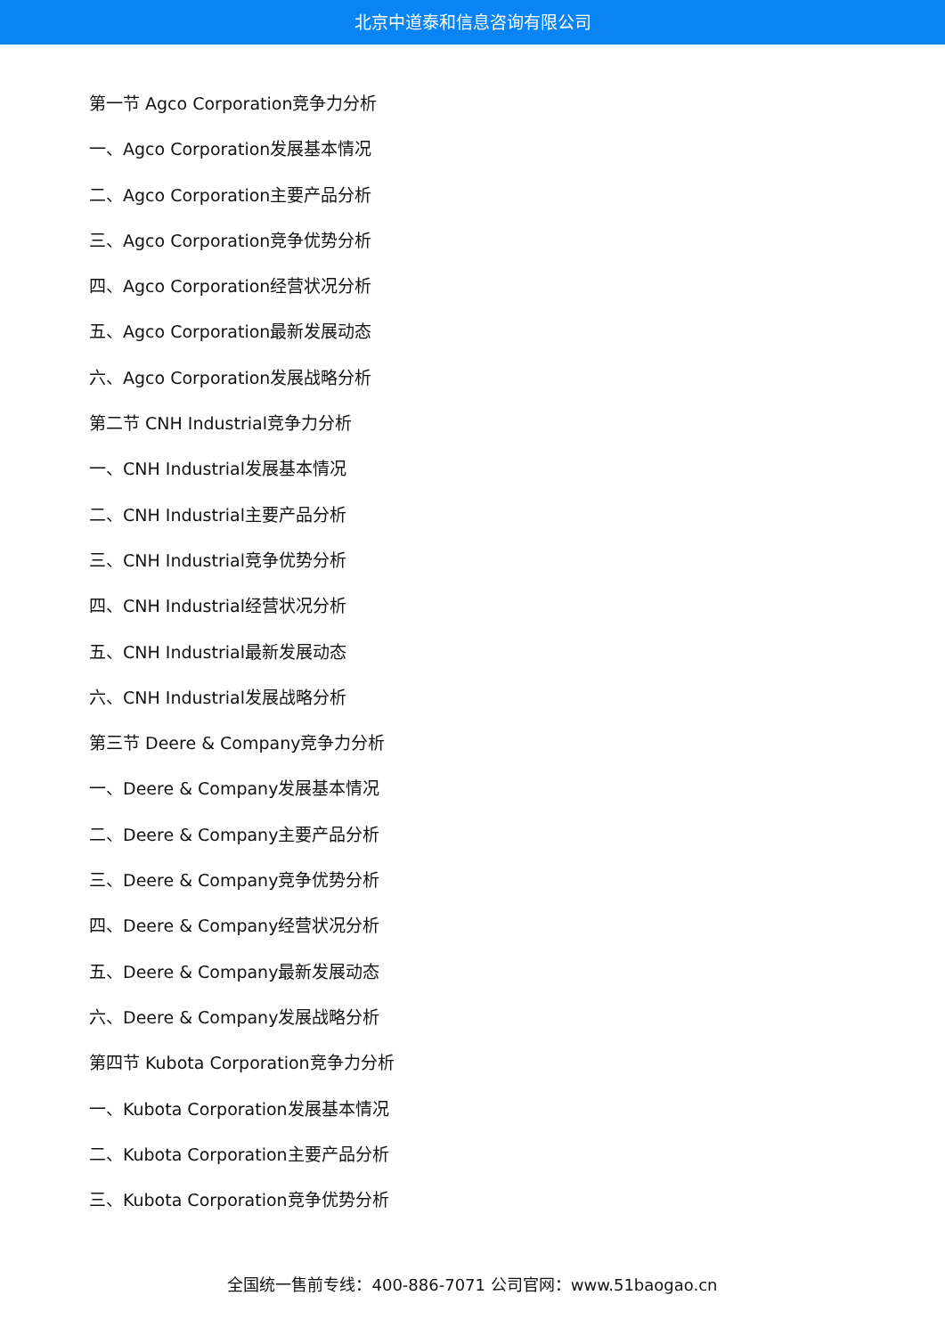北京中道泰和信息咨询有限公司
第一节 Agco Corporation竞争力分析
一、Agco Corporation发展基本情况
二、Agco Corporation主要产品分析
三、Agco Corporation竞争优势分析
四、Agco Corporation经营状况分析
五、Agco Corporation最新发展动态
六、Agco Corporation发展战略分析
第二节 CNH Industrial竞争力分析
一、CNH Industrial发展基本情况
二、CNH Industrial主要产品分析
三、CNH Industrial竞争优势分析
四、CNH Industrial经营状况分析
五、CNH Industrial最新发展动态
六、CNH Industrial发展战略分析
第三节 Deere & Company竞争力分析
一、Deere & Company发展基本情况
二、Deere & Company主要产品分析
三、Deere & Company竞争优势分析
四、Deere & Company经营状况分析
五、Deere & Company最新发展动态
六、Deere & Company发展战略分析
第四节 Kubota Corporation竞争力分析
一、Kubota Corporation发展基本情况
二、Kubota Corporation主要产品分析
三、Kubota Corporation竞争优势分析
全国统一售前专线：400-886-7071 公司官网：www.51baogao.cn